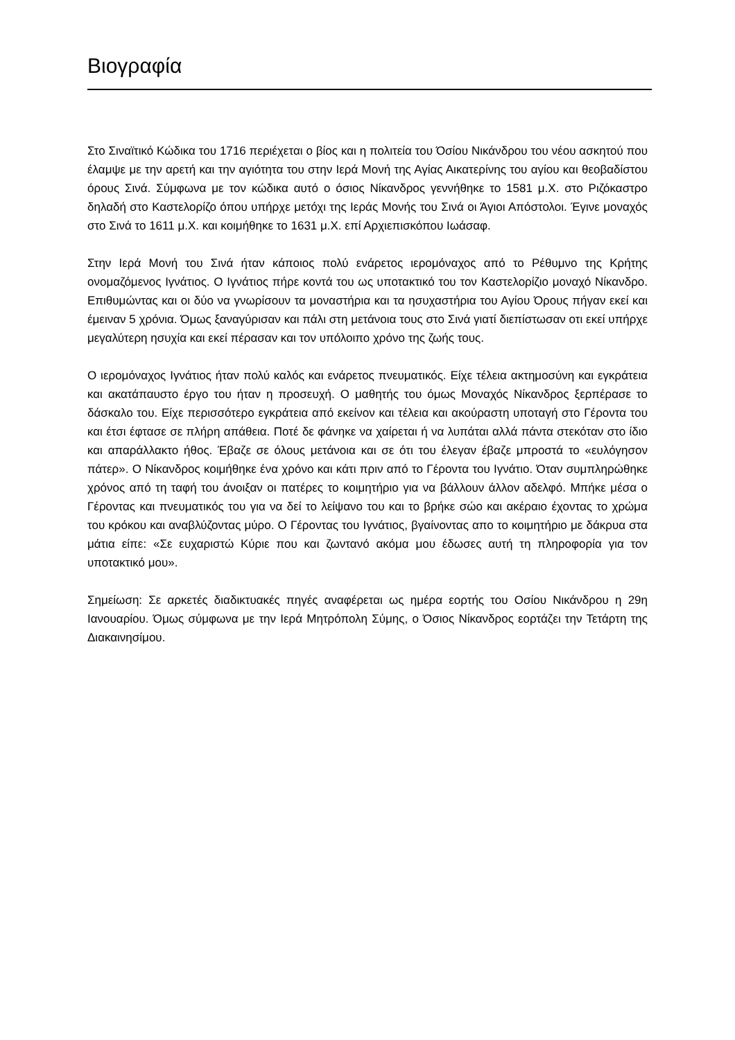Βιογραφία
Στο Σιναϊτικό Κώδικα του 1716 περιέχεται ο βίος και η πολιτεία του Όσίου Νικάνδρου του νέου ασκητού που έλαμψε με την αρετή και την αγιότητα του στην Ιερά Μονή της Αγίας Αικατερίνης του αγίου και θεοβαδίστου όρους Σινά. Σύμφωνα με τον κώδικα αυτό ο όσιος Νίκανδρος γεννήθηκε το 1581 μ.Χ. στο Ριζόκαστρο δηλαδή στο Καστελορίζο όπου υπήρχε μετόχι της Ιεράς Μονής του Σινά οι Άγιοι Απόστολοι. Έγινε μοναχός στο Σινά το 1611 μ.Χ. και κοιμήθηκε το 1631 μ.Χ. επί Αρχιεπισκόπου Ιωάσαφ.
Στην Ιερά Μονή του Σινά ήταν κάποιος πολύ ενάρετος ιερομόναχος από το Ρέθυμνο της Κρήτης ονομαζόμενος Ιγνάτιος. Ο Ιγνάτιος πήρε κοντά του ως υποτακτικό του τον Καστελορίζιο μοναχό Νίκανδρο. Επιθυμώντας και οι δύο να γνωρίσουν τα μοναστήρια και τα ησυχαστήρια του Αγίου Όρους πήγαν εκεί και έμειναν 5 χρόνια. Όμως ξαναγύρισαν και πάλι στη μετάνοια τους στο Σινά γιατί διεπίστωσαν οτι εκεί υπήρχε μεγαλύτερη ησυχία και εκεί πέρασαν και τον υπόλοιπο χρόνο της ζωής τους.
Ο ιερομόναχος Ιγνάτιος ήταν πολύ καλός και ενάρετος πνευματικός. Είχε τέλεια ακτημοσύνη και εγκράτεια και ακατάπαυστο έργο του ήταν η προσευχή. Ο μαθητής του όμως Μοναχός Νίκανδρος ξερπέρασε το δάσκαλο του. Είχε περισσότερο εγκράτεια από εκείνον και τέλεια και ακούραστη υποταγή στο Γέροντα του και έτσι έφτασε σε πλήρη απάθεια. Ποτέ δε φάνηκε να χαίρεται ή να λυπάται αλλά πάντα στεκόταν στο ίδιο και απαράλλακτο ήθος. Έβαζε σε όλους μετάνοια και σε ότι του έλεγαν έβαζε μπροστά το «ευλόγησον πάτερ». Ο Νίκανδρος κοιμήθηκε ένα χρόνο και κάτι πριν από το Γέροντα του Ιγνάτιο. Όταν συμπληρώθηκε χρόνος από τη ταφή του άνοιξαν οι πατέρες το κοιμητήριο για να βάλλουν άλλον αδελφό. Μπήκε μέσα ο Γέροντας και πνευματικός του για να δεί το λείψανο του και το βρήκε σώο και ακέραιο έχοντας το χρώμα του κρόκου και αναβλύζοντας μύρο. Ο Γέροντας του Ιγνάτιος, βγαίνοντας απο το κοιμητήριο με δάκρυα στα μάτια είπε: «Σε ευχαριστώ Κύριε που και ζωντανό ακόμα μου έδωσες αυτή τη πληροφορία για τον υποτακτικό μου».
Σημείωση: Σε αρκετές διαδικτυακές πηγές αναφέρεται ως ημέρα εορτής του Οσίου Νικάνδρου η 29η Ιανουαρίου. Όμως σύμφωνα με την Ιερά Μητρόπολη Σύμης, ο Όσιος Νίκανδρος εορτάζει την Τετάρτη της Διακαινησίμου.